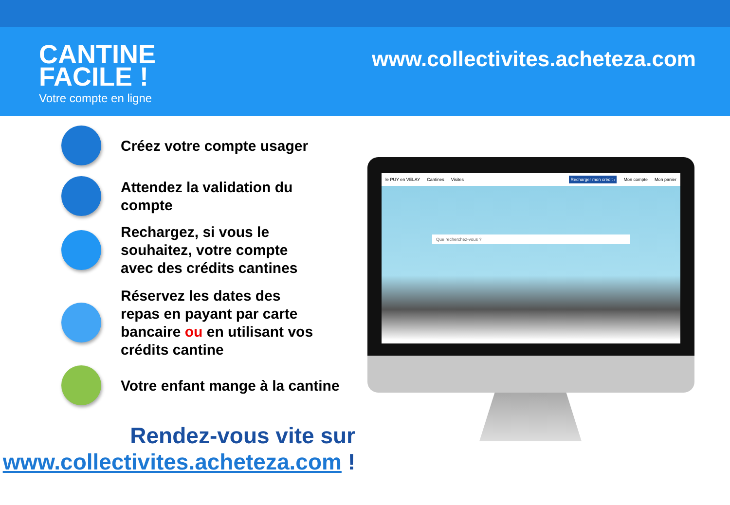CANTINE
FACILE !
Votre compte en ligne
www.collectivites.acheteza.com
Créez votre compte usager
Attendez la validation du
compte
Rechargez, si vous le
souhaitez, votre compte
avec des crédits cantines
Réservez les dates des
repas en payant par carte
bancaire ou en utilisant vos
crédits cantine
Votre enfant mange à la cantine
Rendez-vous vite sur
www.collectivites.acheteza.com !
le PUY en VELAY Cantines Visites Recharger mon crédit › Mon compte Mon panier
Que recherchez-vous ?